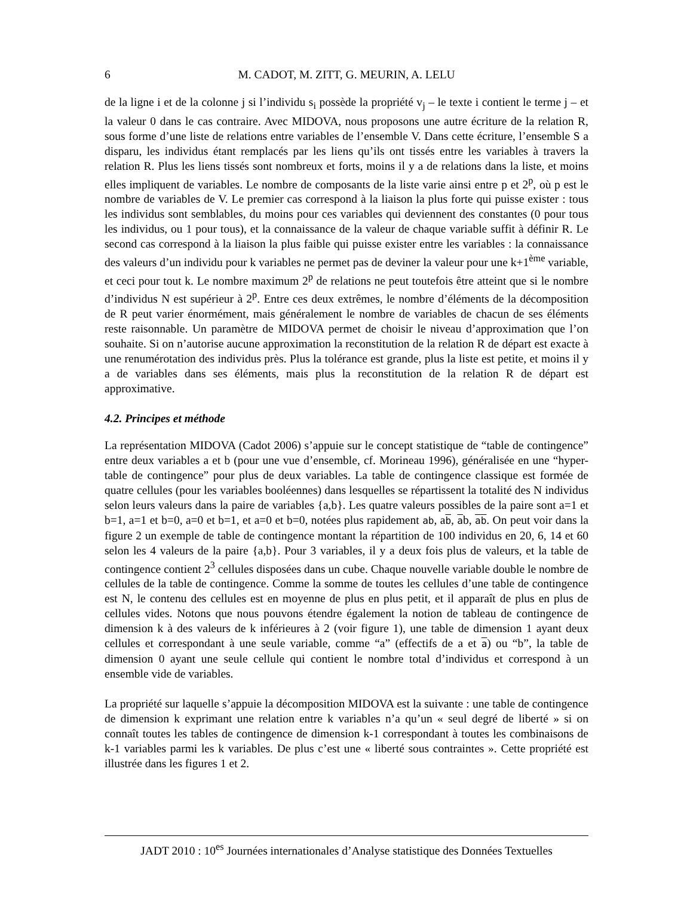6 M. CADOT, M. ZITT, G. MEURIN, A. LELU
de la ligne i et de la colonne j si l’individu s<sub>i</sub> possède la propriété v<sub>j</sub> – le texte i contient le terme j – et la valeur 0 dans le cas contraire. Avec MIDOVA, nous proposons une autre écriture de la relation R, sous forme d’une liste de relations entre variables de l’ensemble V. Dans cette écriture, l’ensemble S a disparu, les individus étant remplacés par les liens qu’ils ont tissés entre les variables à travers la relation R. Plus les liens tissés sont nombreux et forts, moins il y a de relations dans la liste, et moins elles impliquent de variables. Le nombre de composants de la liste varie ainsi entre p et 2<sup>p</sup>, où p est le nombre de variables de V. Le premier cas correspond à la liaison la plus forte qui puisse exister : tous les individus sont semblables, du moins pour ces variables qui deviennent des constantes (0 pour tous les individus, ou 1 pour tous), et la connaissance de la valeur de chaque variable suffit à définir R. Le second cas correspond à la liaison la plus faible qui puisse exister entre les variables : la connaissance des valeurs d’un individu pour k variables ne permet pas de deviner la valeur pour une k+1<sup>ème</sup> variable, et ceci pour tout k. Le nombre maximum 2<sup>p</sup> de relations ne peut toutefois être atteint que si le nombre d’individus N est supérieur à 2<sup>p</sup>. Entre ces deux extrêmes, le nombre d’éléments de la décomposition de R peut varier énormément, mais généralement le nombre de variables de chacun de ses éléments reste raisonnable. Un paramètre de MIDOVA permet de choisir le niveau d’approximation que l’on souhaite. Si on n’autorise aucune approximation la reconstitution de la relation R de départ est exacte à une renumérotation des individus près. Plus la tolérance est grande, plus la liste est petite, et moins il y a de variables dans ses éléments, mais plus la reconstitution de la relation R de départ est approximative.
4.2. Principes et méthode
La représentation MIDOVA (Cadot 2006) s’appuie sur le concept statistique de “table de contingence” entre deux variables a et b (pour une vue d’ensemble, cf. Morineau 1996), généralisée en une “hyper-table de contingence” pour plus de deux variables. La table de contingence classique est formée de quatre cellules (pour les variables booléennes) dans lesquelles se répartissent la totalité des N individus selon leurs valeurs dans la paire de variables {a,b}. Les quatre valeurs possibles de la paire sont a=1 et b=1, a=1 et b=0, a=0 et b=1, et a=0 et b=0, notées plus rapidement ab, ab, ab, ab. On peut voir dans la figure 2 un exemple de table de contingence montant la répartition de 100 individus en 20, 6, 14 et 60 selon les 4 valeurs de la paire {a,b}. Pour 3 variables, il y a deux fois plus de valeurs, et la table de contingence contient 2<sup>3</sup> cellules disposées dans un cube. Chaque nouvelle variable double le nombre de cellules de la table de contingence. Comme la somme de toutes les cellules d’une table de contingence est N, le contenu des cellules est en moyenne de plus en plus petit, et il apparaît de plus en plus de cellules vides. Notons que nous pouvons étendre également la notion de tableau de contingence de dimension k à des valeurs de k inférieures à 2 (voir figure 1), une table de dimension 1 ayant deux cellules et correspondant à une seule variable, comme “a” (effectifs de a et a) ou “b”, la table de dimension 0 ayant une seule cellule qui contient le nombre total d’individus et correspond à un ensemble vide de variables.
La propriété sur laquelle s’appuie la décomposition MIDOVA est la suivante : une table de contingence de dimension k exprimant une relation entre k variables n’a qu’un « seul degré de liberté » si on connaît toutes les tables de contingence de dimension k-1 correspondant à toutes les combinaisons de k-1 variables parmi les k variables. De plus c’est une « liberté sous contraintes ». Cette propriété est illustrée dans les figures 1 et 2.
JADT 2010 : 10<sup>es</sup> Journées internationales d’Analyse statistique des Données Textuelles